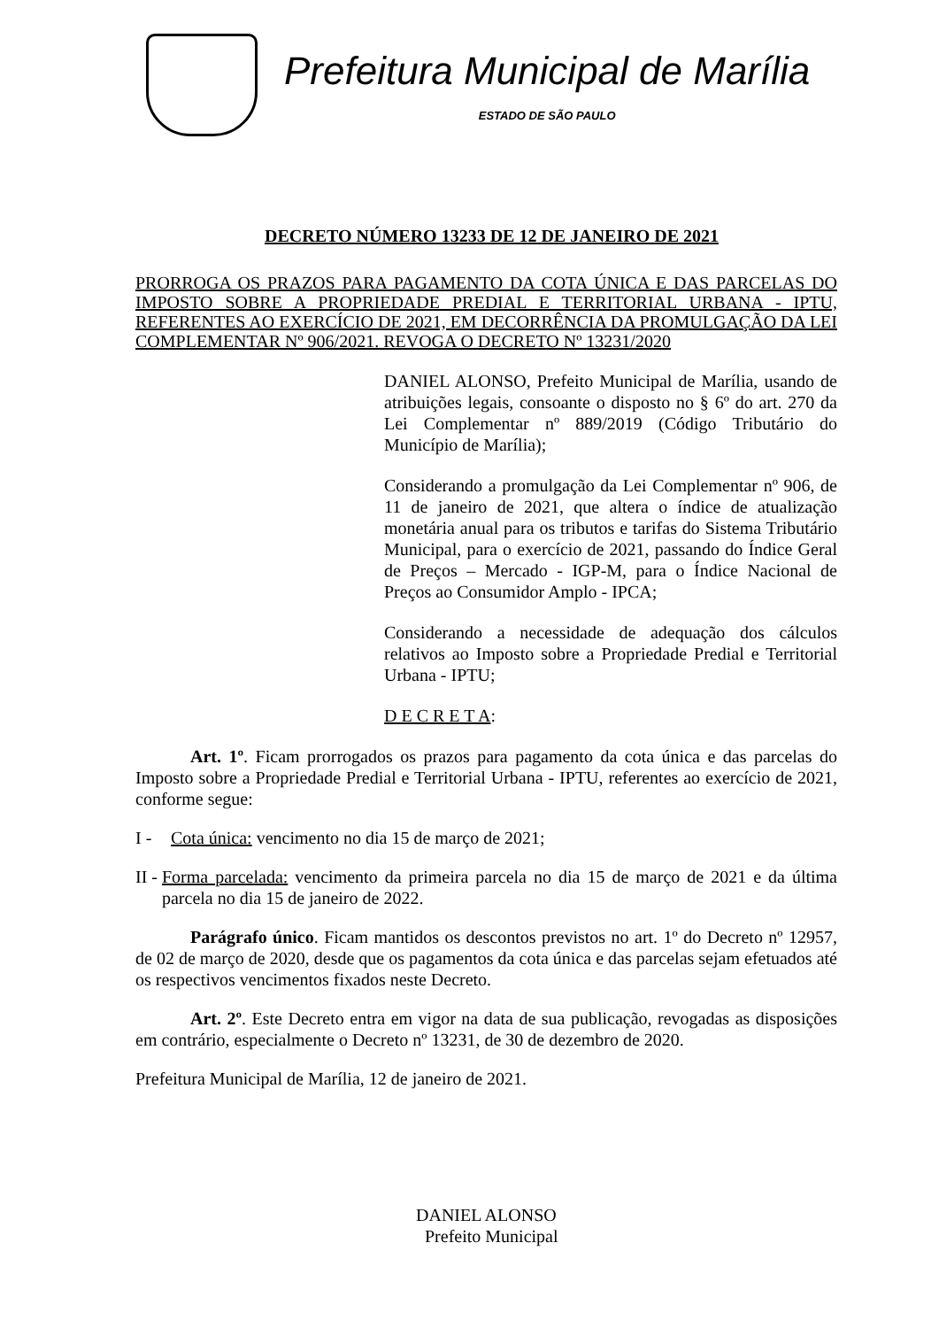Prefeitura Municipal de Marília
ESTADO DE SÃO PAULO
DECRETO NÚMERO 13233 DE 12 DE JANEIRO DE 2021
PRORROGA OS PRAZOS PARA PAGAMENTO DA COTA ÚNICA E DAS PARCELAS DO IMPOSTO SOBRE A PROPRIEDADE PREDIAL E TERRITORIAL URBANA - IPTU, REFERENTES AO EXERCÍCIO DE 2021, EM DECORRÊNCIA DA PROMULGAÇÃO DA LEI COMPLEMENTAR Nº 906/2021. REVOGA O DECRETO Nº 13231/2020
DANIEL ALONSO, Prefeito Municipal de Marília, usando de atribuições legais, consoante o disposto no § 6º do art. 270 da Lei Complementar nº 889/2019 (Código Tributário do Município de Marília);
Considerando a promulgação da Lei Complementar nº 906, de 11 de janeiro de 2021, que altera o índice de atualização monetária anual para os tributos e tarifas do Sistema Tributário Municipal, para o exercício de 2021, passando do Índice Geral de Preços – Mercado - IGP-M, para o Índice Nacional de Preços ao Consumidor Amplo - IPCA;
Considerando a necessidade de adequação dos cálculos relativos ao Imposto sobre a Propriedade Predial e Territorial Urbana - IPTU;
D E C R E T A:
Art. 1º. Ficam prorrogados os prazos para pagamento da cota única e das parcelas do Imposto sobre a Propriedade Predial e Territorial Urbana - IPTU, referentes ao exercício de 2021, conforme segue:
I - Cota única: vencimento no dia 15 de março de 2021;
II - Forma parcelada: vencimento da primeira parcela no dia 15 de março de 2021 e da última parcela no dia 15 de janeiro de 2022.
Parágrafo único. Ficam mantidos os descontos previstos no art. 1º do Decreto nº 12957, de 02 de março de 2020, desde que os pagamentos da cota única e das parcelas sejam efetuados até os respectivos vencimentos fixados neste Decreto.
Art. 2º. Este Decreto entra em vigor na data de sua publicação, revogadas as disposições em contrário, especialmente o Decreto nº 13231, de 30 de dezembro de 2020.
Prefeitura Municipal de Marília, 12 de janeiro de 2021.
DANIEL ALONSO
Prefeito Municipal